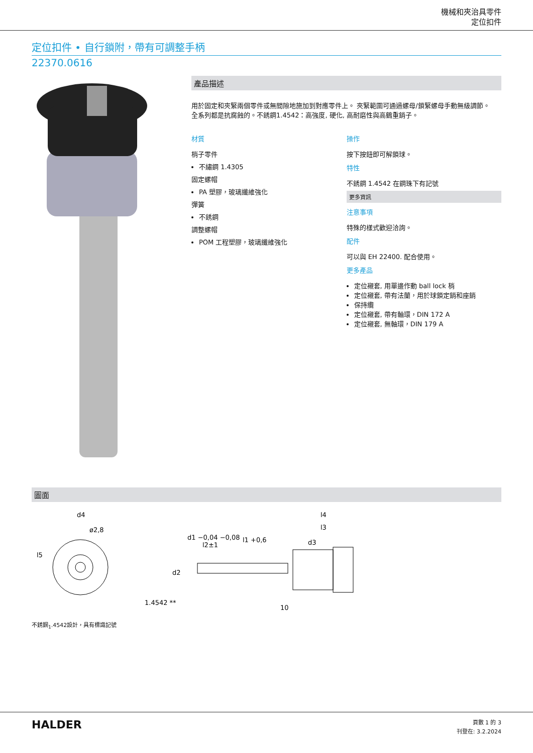機械和夾治具零件
定位扣件
定位扣件 • 自行鎖附，帶有可調整手柄
22370.0616
產品描述
用於固定和夾緊兩個零件或無間隙地施加到對應零件上。 夾緊範圍可通過螺母/鎖緊螺母手動無級調節。
全系列都是抗腐蝕的。不銹鋼1.4542：高強度, 硬化, 高耐磨性與高鶴重銷子。
材質
梢子零件
不繡鋼 1.4305
固定螺帽
PA 塑膠，玻璃纖維強化
彈簧
不銹鋼
調整螺帽
POM 工程塑膠，玻璃纖維強化
操作
按下按鈕即可解鎖球。
特性
不銹鋼 1.4542 在鋼珠下有記號
更多資訊
注意事項
特殊的樣式歡迎洽詢。
配件
可以與 EH 22400. 配合使用。
更多產品
定位襯套, 用單邊作動 ball lock 梢
定位襯套, 帶有法蘭，用於球鎖定銷和座銷
保持纜
定位襯套, 帶有軸環，DIN 172 A
定位襯套, 無軸環，DIN 179 A
圖面
d4
ø2,8
l5
1.4542 **
d1 −0,04 −0,08
l2±1
l1 +0,6
l4
l3
d3
d2
10
不銹鋼<sub>1</sub>.4542設計，具有標識記號
HALDER
頁數 1 的 3
刊登在: 3.2.2024